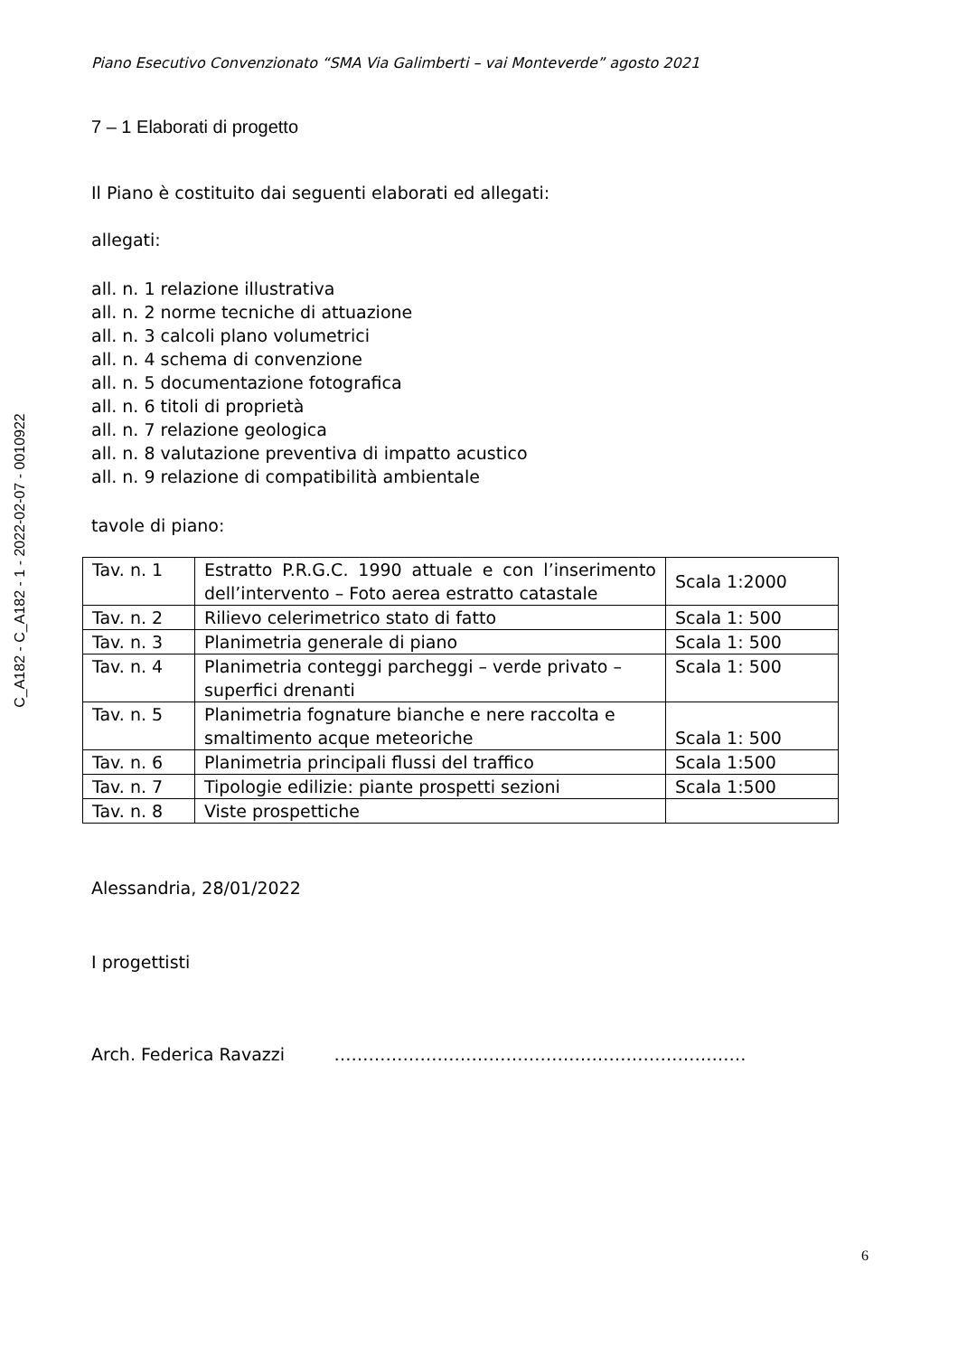C_A182 - C_A182 - 1 - 2022-02-07 - 0010922
Piano Esecutivo Convenzionato “SMA Via Galimberti – vai Monteverde” agosto 2021
7 – 1 Elaborati di progetto
Il Piano è costituito dai seguenti elaborati ed allegati:
allegati:
all. n. 1 relazione illustrativa
all. n. 2 norme tecniche di attuazione
all. n. 3 calcoli plano volumetrici
all. n. 4 schema di convenzione
all. n. 5 documentazione fotografica
all. n. 6 titoli di proprietà
all. n. 7 relazione geologica
all. n. 8 valutazione preventiva di impatto acustico
all. n. 9 relazione di compatibilità ambientale
tavole di piano:
| Tav. n. 1 | Estratto P.R.G.C. 1990 attuale e con l’inserimento dell’intervento – Foto aerea estratto catastale | Scala 1:2000 |
| Tav. n. 2 | Rilievo celerimetrico stato di fatto | Scala 1: 500 |
| Tav. n. 3 | Planimetria generale di piano | Scala 1: 500 |
| Tav. n. 4 | Planimetria conteggi parcheggi – verde privato – superfici drenanti | Scala 1: 500 |
| Tav. n. 5 | Planimetria fognature bianche e nere raccolta e smaltimento acque meteoriche | Scala 1: 500 |
| Tav. n. 6 | Planimetria principali flussi del traffico | Scala 1:500 |
| Tav. n. 7 | Tipologie edilizie: piante prospetti sezioni | Scala 1:500 |
| Tav. n. 8 | Viste prospettiche | |
Alessandria, 28/01/2022
I progettisti
Arch. Federica Ravazzi ………………………………………………………………
6